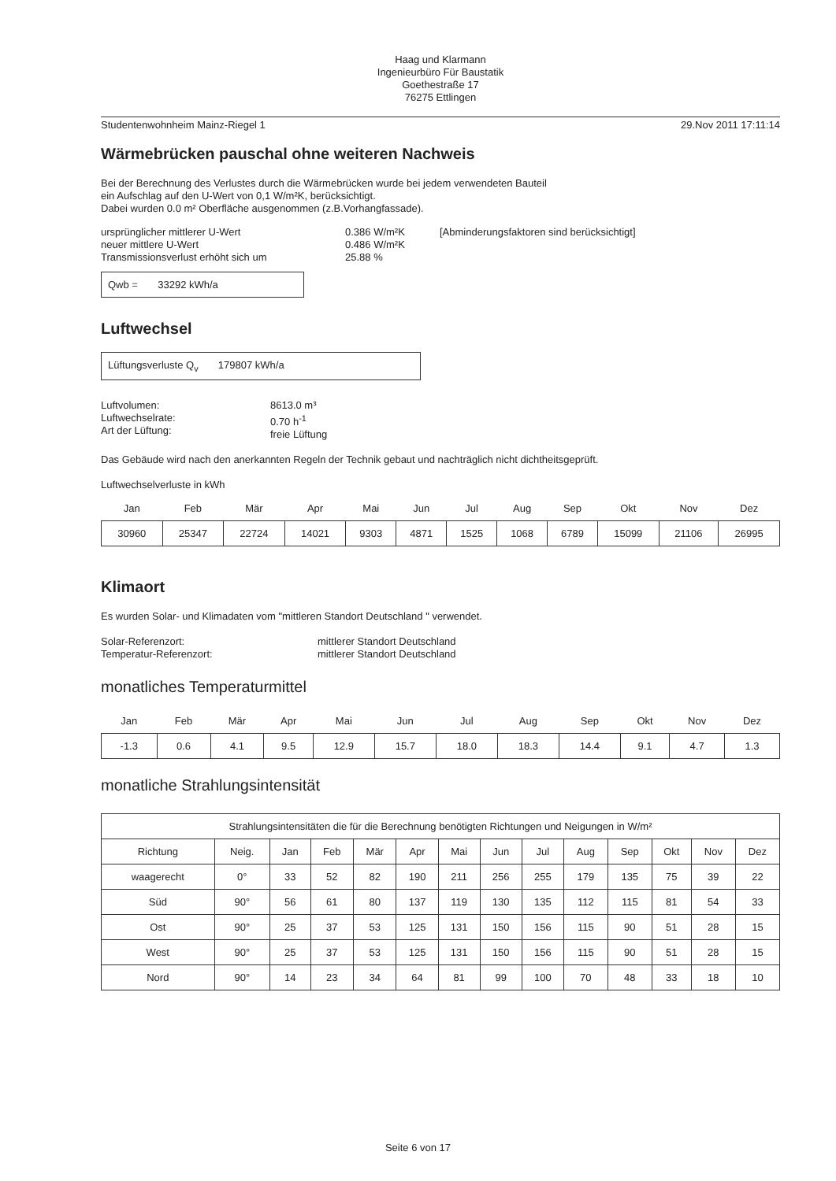Haag und Klarmann
Ingenieurbüro Für Baustatik
Goethestraße 17
76275 Ettlingen
Studentenwohnheim Mainz-Riegel 1 29.Nov 2011 17:11:14
Wärmebrücken pauschal ohne weiteren Nachweis
Bei der Berechnung des Verlustes durch die Wärmebrücken wurde bei jedem verwendeten Bauteil
ein Aufschlag auf den U-Wert von 0,1 W/m²K, berücksichtigt.
Dabei wurden 0.0 m² Oberfläche ausgenommen (z.B.Vorhangfassade).
ursprünglicher mittlerer U-Wert
neuer mittlere U-Wert
Transmissionsverlust erhöht sich um
0.386 W/m²K
0.486 W/m²K
25.88 %
[Abminderungsfaktoren sind berücksichtigt]
Qwb = 33292 kWh/a
Luftwechsel
Lüftungsverluste Q<sub>v</sub> 179807 kWh/a
Luftvolumen:
Luftwechselrate:
Art der Lüftung:
8613.0 m³
0.70 h<sup>-1</sup>
freie Lüftung
Das Gebäude wird nach den anerkannten Regeln der Technik gebaut und nachträglich nicht dichtheitsgeprüft.
Luftwechselverluste in kWh
| Jan | Feb | Mär | Apr | Mai | Jun | Jul | Aug | Sep | Okt | Nov | Dez |
| --- | --- | --- | --- | --- | --- | --- | --- | --- | --- | --- | --- |
| 30960 | 25347 | 22724 | 14021 | 9303 | 4871 | 1525 | 1068 | 6789 | 15099 | 21106 | 26995 |
Klimaort
Es wurden Solar- und Klimadaten vom "mittleren Standort Deutschland " verwendet.
Solar-Referenzort:
Temperatur-Referenzort:
mittlerer Standort Deutschland
mittlerer Standort Deutschland
monatliches Temperaturmittel
| Jan | Feb | Mär | Apr | Mai | Jun | Jul | Aug | Sep | Okt | Nov | Dez |
| --- | --- | --- | --- | --- | --- | --- | --- | --- | --- | --- | --- |
| -1.3 | 0.6 | 4.1 | 9.5 | 12.9 | 15.7 | 18.0 | 18.3 | 14.4 | 9.1 | 4.7 | 1.3 |
monatliche Strahlungsintensität
| Strahlungsintensitäten die für die Berechnung benötigten Richtungen und Neigungen in W/m² | | | | | | | | | | | | | |
| Richtung | Neig. | Jan | Feb | Mär | Apr | Mai | Jun | Jul | Aug | Sep | Okt | Nov | Dez |
| waagerecht | 0° | 33 | 52 | 82 | 190 | 211 | 256 | 255 | 179 | 135 | 75 | 39 | 22 |
| Süd | 90° | 56 | 61 | 80 | 137 | 119 | 130 | 135 | 112 | 115 | 81 | 54 | 33 |
| Ost | 90° | 25 | 37 | 53 | 125 | 131 | 150 | 156 | 115 | 90 | 51 | 28 | 15 |
| West | 90° | 25 | 37 | 53 | 125 | 131 | 150 | 156 | 115 | 90 | 51 | 28 | 15 |
| Nord | 90° | 14 | 23 | 34 | 64 | 81 | 99 | 100 | 70 | 48 | 33 | 18 | 10 |
Seite 6 von 17